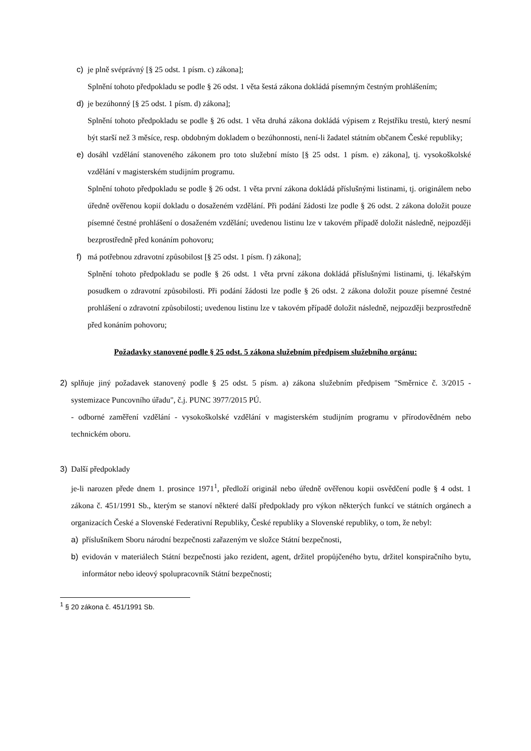c) je plně svéprávný [§ 25 odst. 1 písm. c) zákona];
Splnění tohoto předpokladu se podle § 26 odst. 1 věta šestá zákona dokládá písemným čestným prohlášením;
d) je bezúhonný [§ 25 odst. 1 písm. d) zákona];
Splnění tohoto předpokladu se podle § 26 odst. 1 věta druhá zákona dokládá výpisem z Rejstříku trestů, který nesmí být starší než 3 měsíce, resp. obdobným dokladem o bezúhonnosti, není-li žadatel státním občanem České republiky;
e) dosáhl vzdělání stanoveného zákonem pro toto služební místo [§ 25 odst. 1 písm. e) zákona], tj. vysokoškolské vzdělání v magisterském studijním programu.
Splnění tohoto předpokladu se podle § 26 odst. 1 věta první zákona dokládá příslušnými listinami, tj. originálem nebo úředně ověřenou kopií dokladu o dosaženém vzdělání. Při podání žádosti lze podle § 26 odst. 2 zákona doložit pouze písemné čestné prohlášení o dosaženém vzdělání; uvedenou listinu lze v takovém případě doložit následně, nejpozději bezprostředně před konáním pohovoru;
f) má potřebnou zdravotní způsobilost [§ 25 odst. 1 písm. f) zákona];
Splnění tohoto předpokladu se podle § 26 odst. 1 věta první zákona dokládá příslušnými listinami, tj. lékařským posudkem o zdravotní způsobilosti. Při podání žádosti lze podle § 26 odst. 2 zákona doložit pouze písemné čestné prohlášení o zdravotní způsobilosti; uvedenou listinu lze v takovém případě doložit následně, nejpozději bezprostředně před konáním pohovoru;
Požadavky stanovené podle § 25 odst. 5 zákona služebním předpisem služebního orgánu:
2) splňuje jiný požadavek stanovený podle § 25 odst. 5 písm. a) zákona služebním předpisem "Směrnice č. 3/2015 - systemizace Puncovního úřadu", č.j. PUNC 3977/2015 PÚ.
- odborné zaměření vzdělání - vysokoškolské vzdělání v magisterském studijním programu v přírodovědném nebo technickém oboru.
3) Další předpoklady
je-li narozen přede dnem 1. prosince 1971<sup>1</sup>, předloží originál nebo úředně ověřenou kopii osvědčení podle § 4 odst. 1 zákona č. 451/1991 Sb., kterým se stanoví některé další předpoklady pro výkon některých funkcí ve státních orgánech a organizacích České a Slovenské Federativní Republiky, České republiky a Slovenské republiky, o tom, že nebyl:
a) příslušníkem Sboru národní bezpečnosti zařazeným ve složce Státní bezpečnosti,
b) evidován v materiálech Státní bezpečnosti jako rezident, agent, držitel propůjčeného bytu, držitel konspiračního bytu, informátor nebo ideový spolupracovník Státní bezpečnosti;
<sup>1</sup> § 20 zákona č. 451/1991 Sb.